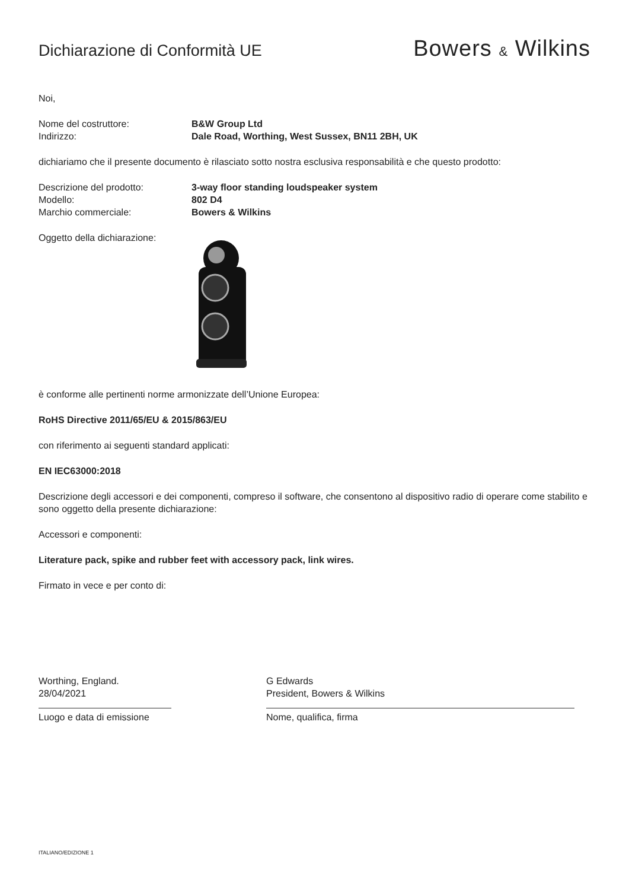Dichiarazione di Conformità UE
Bowers & Wilkins
Noi,
Nome del costruttore: B&W Group Ltd
Indirizzo: Dale Road, Worthing, West Sussex, BN11 2BH, UK
dichiariamo che il presente documento è rilasciato sotto nostra esclusiva responsabilità e che questo prodotto:
Descrizione del prodotto: 3-way floor standing loudspeaker system
Modello: 802 D4
Marchio commerciale: Bowers & Wilkins
Oggetto della dichiarazione:
è conforme alle pertinenti norme armonizzate dell’Unione Europea:
RoHS Directive 2011/65/EU & 2015/863/EU
con riferimento ai seguenti standard applicati:
EN IEC63000:2018
Descrizione degli accessori e dei componenti, compreso il software, che consentono al dispositivo radio di operare come stabilito e sono oggetto della presente dichiarazione:
Accessori e componenti:
Literature pack, spike and rubber feet with accessory pack, link wires.
Firmato in vece e per conto di:
Worthing, England.
28/04/2021
Luogo e data di emissione
G Edwards
President, Bowers & Wilkins
Nome, qualifica, firma
ITALIANO/EDIZIONE 1